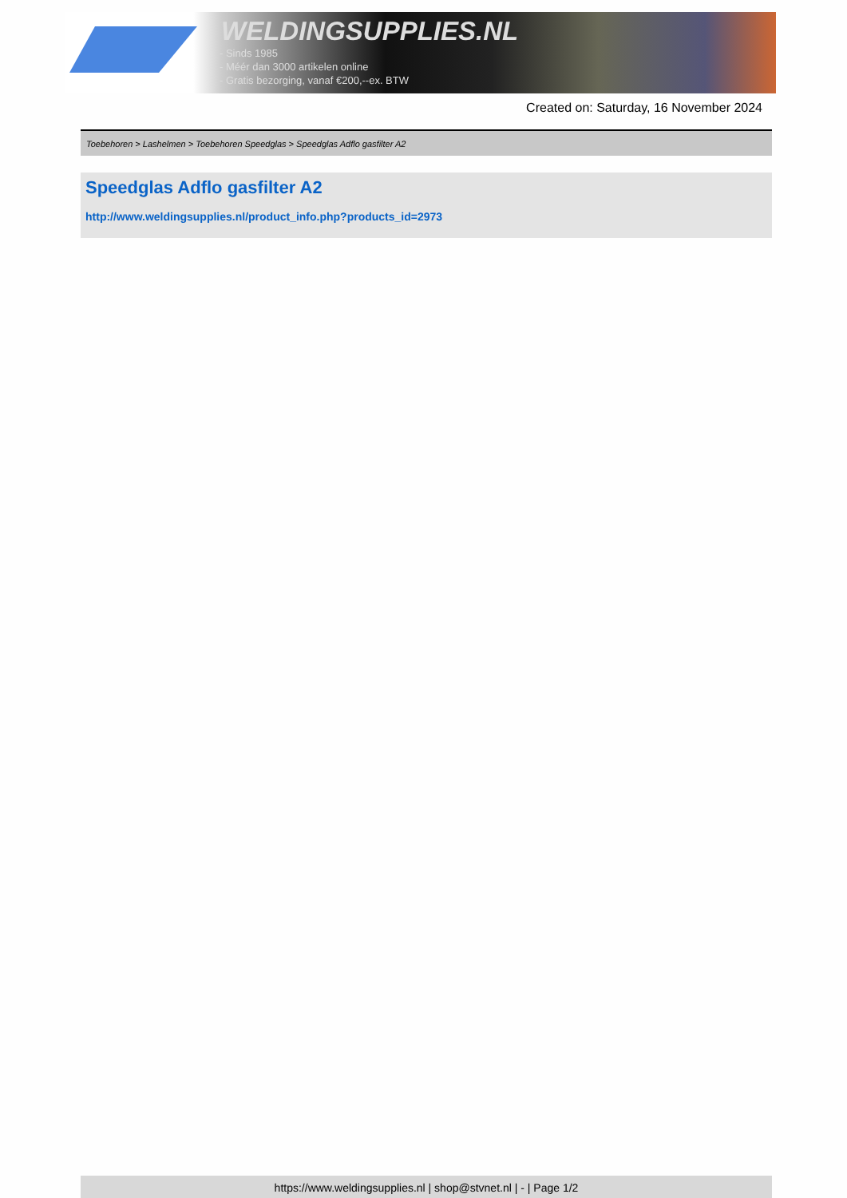WELDINGSUPPLIES.NL
- Sinds 1985
- Méér dan 3000 artikelen online
- Gratis bezorging, vanaf €200,--ex. BTW
Created on: Saturday, 16 November 2024
Toebehoren > Lashelmen > Toebehoren Speedglas > Speedglas Adflo gasfilter A2
Speedglas Adflo gasfilter A2
http://www.weldingsupplies.nl/product_info.php?products_id=2973
https://www.weldingsupplies.nl | shop@stvnet.nl | - | Page 1/2